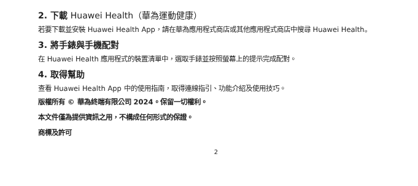2. 下載 Huawei Health（華為運動健康）
若要下載並安裝 Huawei Health App，請在華為應用程式商店或其他應用程式商店中搜尋 Huawei Health。
3. 將手錶與手機配對
在 Huawei Health 應用程式的裝置清單中，選取手錶並按照螢幕上的提示完成配對。
4. 取得幫助
查看 Huawei Health App 中的使用指南，取得連線指引、功能介紹及使用技巧。
版權所有 © 華為終端有限公司 2024。保留一切權利。
本文件僅為提供資訊之用，不構成任何形式的保證。
商標及許可
2